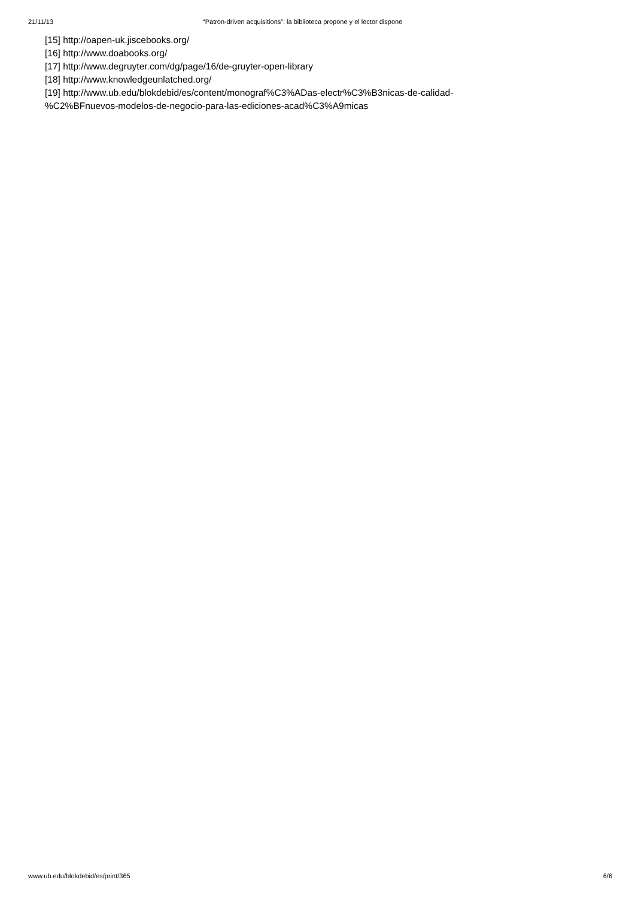21/11/13 “Patron-driven acquisitions”: la biblioteca propone y el lector dispone
[15] http://oapen-uk.jiscebooks.org/
[16] http://www.doabooks.org/
[17] http://www.degruyter.com/dg/page/16/de-gruyter-open-library
[18] http://www.knowledgeunlatched.org/
[19] http://www.ub.edu/blokdebid/es/content/monograf%C3%ADas-electr%C3%B3nicas-de-calidad-
%C2%BFnuevos-modelos-de-negocio-para-las-ediciones-acad%C3%A9micas
www.ub.edu/blokdebid/es/print/365 6/6